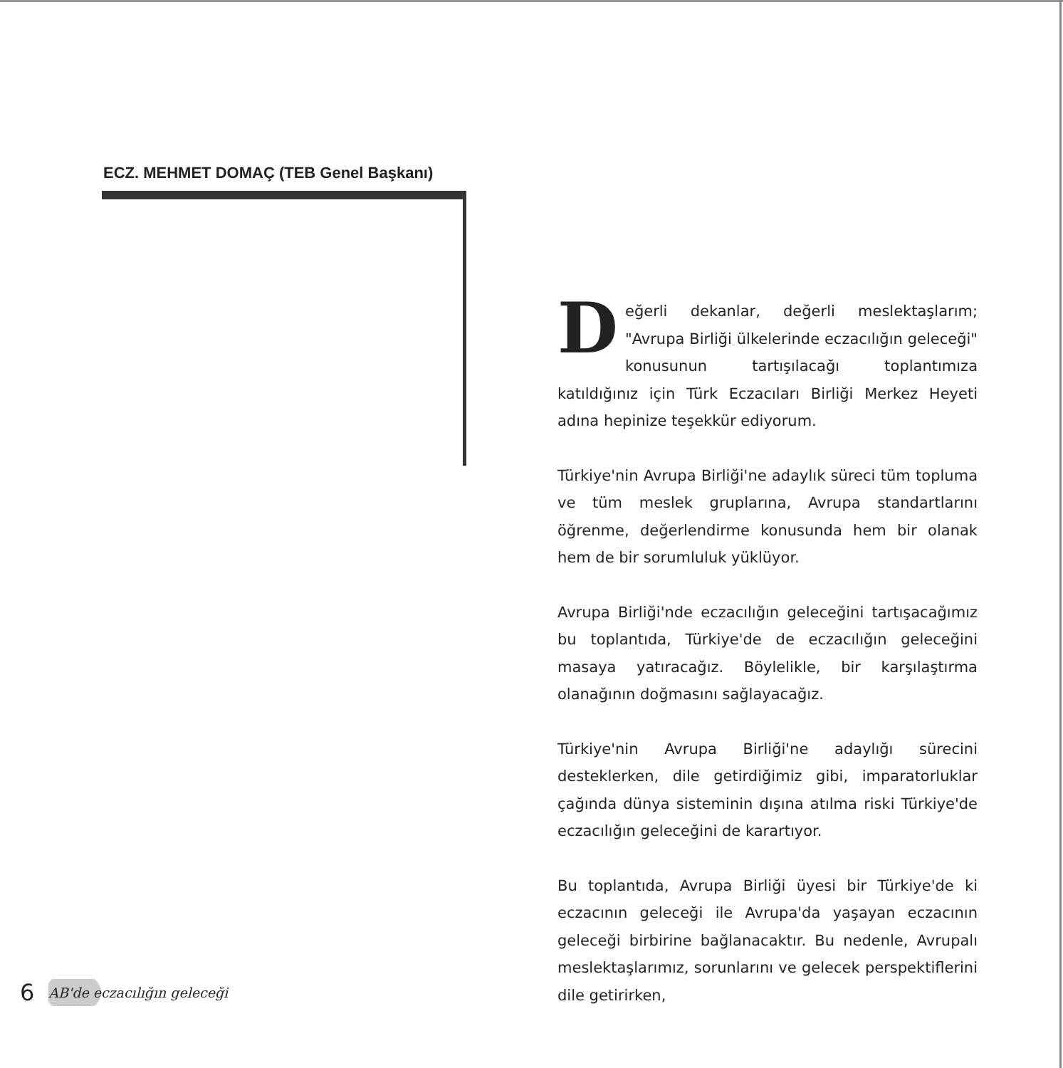ECZ. MEHMET DOMAÇ (TEB Genel Başkanı)
Değerli dekanlar, değerli meslektaşlarım; "Avrupa Birliği ülkelerinde eczacılığın geleceği" konusunun tartışılacağı toplantımıza katıldığınız için Türk Eczacıları Birliği Merkez Heyeti adına hepinize teşekkür ediyorum.
Türkiye'nin Avrupa Birliği'ne adaylık süreci tüm topluma ve tüm meslek gruplarına, Avrupa standartlarını öğrenme, değerlendirme konusunda hem bir olanak hem de bir sorumluluk yüklüyor.
Avrupa Birliği'nde eczacılığın geleceğini tartışacağımız bu toplantıda, Türkiye'de de eczacılığın geleceğini masaya yatıracağız. Böylelikle, bir karşılaştırma olanağının doğmasını sağlayacağız.
Türkiye'nin Avrupa Birliği'ne adaylığı sürecini desteklerken, dile getirdiğimiz gibi, imparatorluklar çağında dünya sisteminin dışına atılma riski Türkiye'de eczacılığın geleceğini de karartıyor.
Bu toplantıda, Avrupa Birliği üyesi bir Türkiye'de ki eczacının geleceği ile Avrupa'da yaşayan eczacının geleceği birbirine bağlanacaktır. Bu nedenle, Avrupalı meslektaşlarımız, sorunlarını ve gelecek perspektiflerini dile getirirken,
6 AB'de eczacılığın geleceği